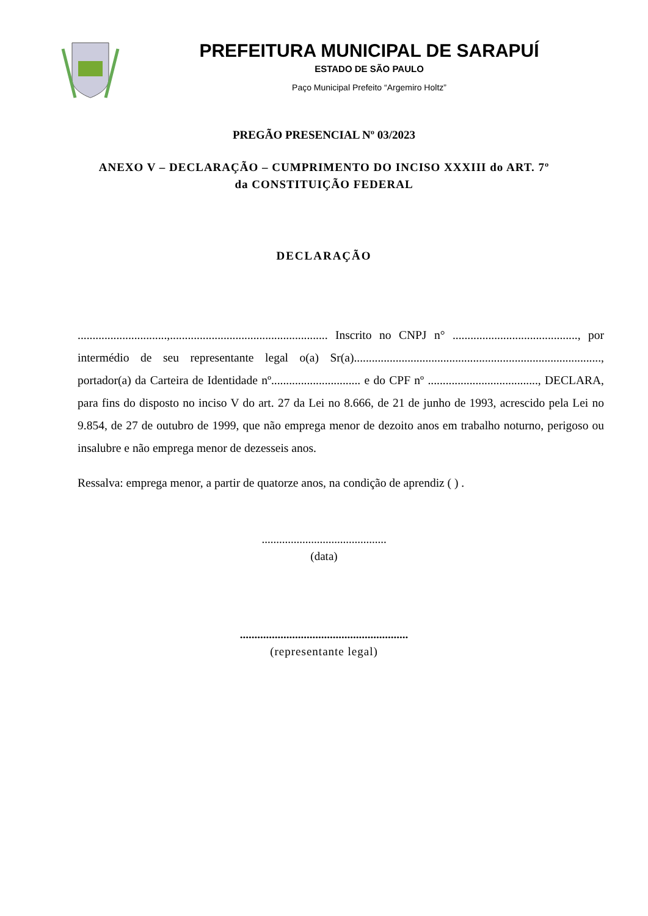PREFEITURA MUNICIPAL DE SARAPUÍ
ESTADO DE SÃO PAULO
Paço Municipal Prefeito “Argemiro Holtz”
PREGÃO PRESENCIAL Nº 03/2023
ANEXO V – DECLARAÇÃO – CUMPRIMENTO DO INCISO XXXIII do ART. 7º
da CONSTITUIÇÃO FEDERAL
DECLARAÇÃO
..............................,..................................................... Inscrito no CNPJ n° .........................................., por intermédio de seu representante legal o(a) Sr(a)..................................................................................., portador(a) da Carteira de Identidade nº.............................. e do CPF nº ....................................., DECLARA, para fins do disposto no inciso V do art. 27 da Lei no 8.666, de 21 de junho de 1993, acrescido pela Lei no 9.854, de 27 de outubro de 1999, que não emprega menor de dezoito anos em trabalho noturno, perigoso ou insalubre e não emprega menor de dezesseis anos.
Ressalva: emprega menor, a partir de quatorze anos, na condição de aprendiz ( ) .
...........................................
(data)
..........................................................
(representante legal)